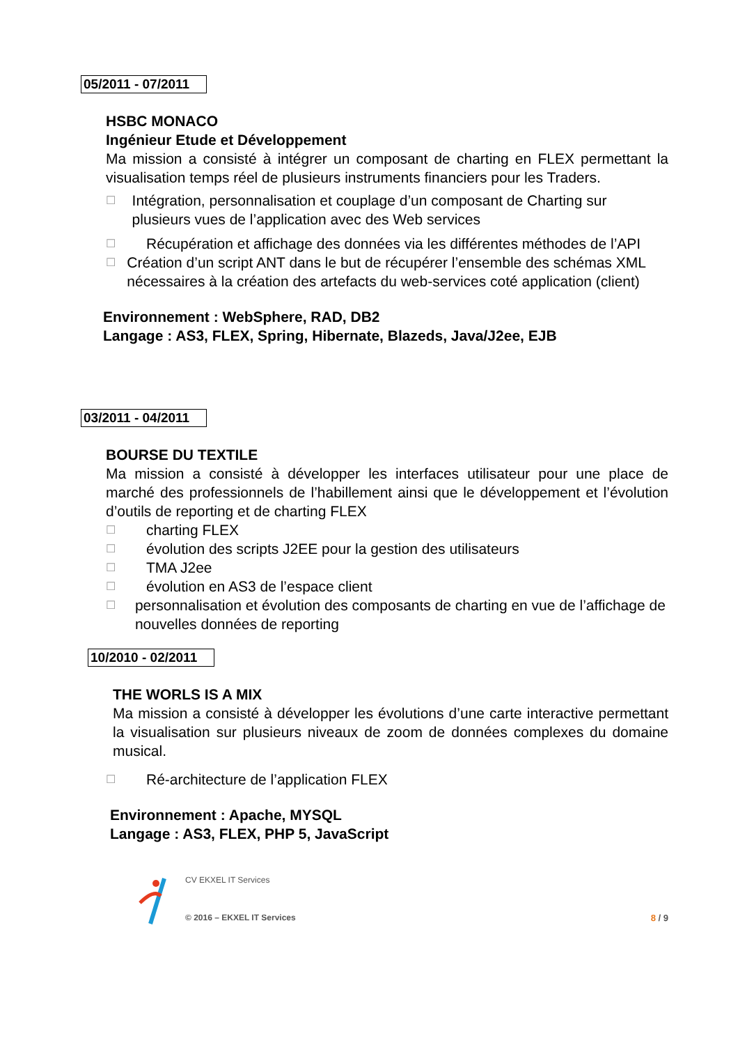05/2011 - 07/2011
HSBC MONACO
Ingénieur Etude et Développement
Ma mission a consisté à intégrer un composant de charting en FLEX permettant la visualisation temps réel de plusieurs instruments financiers pour les Traders.
☐ Intégration, personnalisation et couplage d’un composant de Charting sur plusieurs vues de l’application avec des Web services
☐ Récupération et affichage des données via les différentes méthodes de l’API
☐ Création d’un script ANT dans le but de récupérer l’ensemble des schémas XML nécessaires à la création des artefacts du web-services coté application (client)
Environnement : WebSphere, RAD, DB2
Langage : AS3, FLEX, Spring, Hibernate, Blazeds, Java/J2ee, EJB
03/2011 - 04/2011
BOURSE DU TEXTILE
Ma mission a consisté à développer les interfaces utilisateur pour une place de marché des professionnels de l’habillement ainsi que le développement et l’évolution d’outils de reporting et de charting FLEX
☐ charting FLEX
☐ évolution des scripts J2EE pour la gestion des utilisateurs
☐ TMA J2ee
☐ évolution en AS3 de l’espace client
☐ personnalisation et évolution des composants de charting en vue de l’affichage de nouvelles données de reporting
10/2010 - 02/2011
THE WORLS IS A MIX
Ma mission a consisté à développer les évolutions d’une carte interactive permettant la visualisation sur plusieurs niveaux de zoom de données complexes du domaine musical.
☐ Ré-architecture de l’application FLEX
Environnement : Apache, MYSQL
Langage : AS3, FLEX, PHP 5, JavaScript
CV EKXEL IT Services
© 2016 – EKXEL IT Services
8 / 9